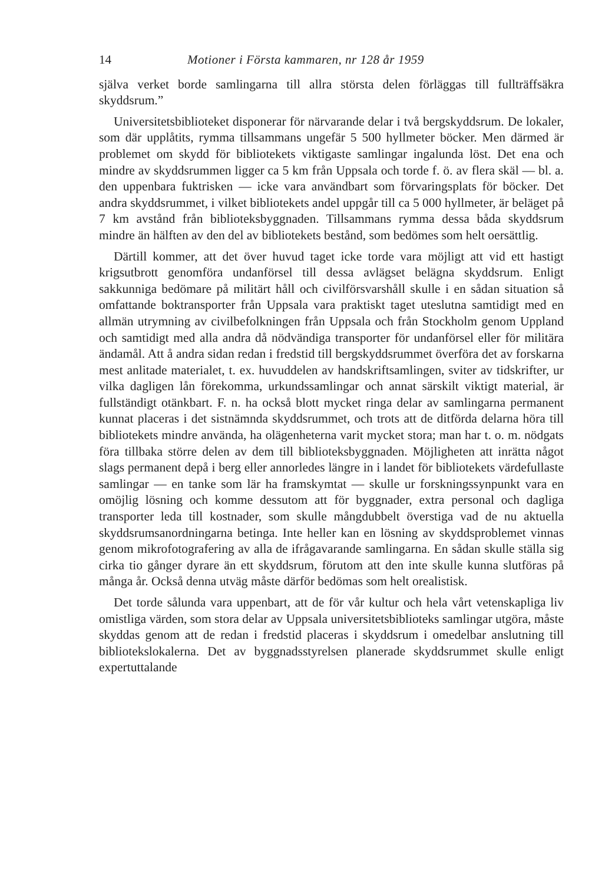14 Motioner i Första kammaren, nr 128 år 1959
själva verket borde samlingarna till allra största delen förläggas till fullträffsäkra skyddsrum.”
Universitetsbiblioteket disponerar för närvarande delar i två bergskyddsrum. De lokaler, som där upplåtits, rymma tillsammans ungefär 5 500 hyllmeter böcker. Men därmed är problemet om skydd för bibliotekets viktigaste samlingar ingalunda löst. Det ena och mindre av skyddsrummen ligger ca 5 km från Uppsala och torde f. ö. av flera skäl — bl. a. den uppenbara fuktrisken — icke vara användbart som förvaringsplats för böcker. Det andra skyddsrummet, i vilket bibliotekets andel uppgår till ca 5 000 hyllmeter, är beläget på 7 km avstånd från biblioteksbyggnaden. Tillsammans rymma dessa båda skyddsrum mindre än hälften av den del av bibliotekets bestånd, som bedömes som helt oersättlig.
Därtill kommer, att det över huvud taget icke torde vara möjligt att vid ett hastigt krigsutbrott genomföra undanförsel till dessa avlägset belägna skyddsrum. Enligt sakkunniga bedömare på militärt håll och civilförsvarshåll skulle i en sådan situation så omfattande boktransporter från Uppsala vara praktiskt taget uteslutna samtidigt med en allmän utrymning av civilbefolkningen från Uppsala och från Stockholm genom Uppland och samtidigt med alla andra då nödvändiga transporter för undanförsel eller för militära ändamål. Att å andra sidan redan i fredstid till bergskyddsrummet överföra det av forskarna mest anlitade materialet, t. ex. huvuddelen av handskriftsamlingen, sviter av tidskrifter, ur vilka dagligen lån förekomma, urkundssamlingar och annat särskilt viktigt material, är fullständigt otänkbart. F. n. ha också blott mycket ringa delar av samlingarna permanent kunnat placeras i det sistnämnda skyddsrummet, och trots att de ditförda delarna höra till bibliotekets mindre använda, ha olägenheterna varit mycket stora; man har t. o. m. nödgats föra tillbaka större delen av dem till biblioteksbyggnaden. Möjligheten att inrätta något slags permanent depå i berg eller annorledes längre in i landet för bibliotekets värdefullaste samlingar — en tanke som lär ha framskymtat — skulle ur forskningssynpunkt vara en omöjlig lösning och komme dessutom att för byggnader, extra personal och dagliga transporter leda till kostnader, som skulle mångdubbelt överstiga vad de nu aktuella skyddsrumsanordningarna betinga. Inte heller kan en lösning av skyddsproblemet vinnas genom mikrofotografering av alla de ifrågavarande samlingarna. En sådan skulle ställa sig cirka tio gånger dyrare än ett skyddsrum, förutom att den inte skulle kunna slutföras på många år. Också denna utväg måste därför bedömas som helt orealistisk.
Det torde sålunda vara uppenbart, att de för vår kultur och hela vårt vetenskapliga liv omistliga värden, som stora delar av Uppsala universitetsbiblioteks samlingar utgöra, måste skyddas genom att de redan i fredstid placeras i skyddsrum i omedelbar anslutning till bibliotekslokalerna. Det av byggnadsstyrelsen planerade skyddsrummet skulle enligt expertuttalande